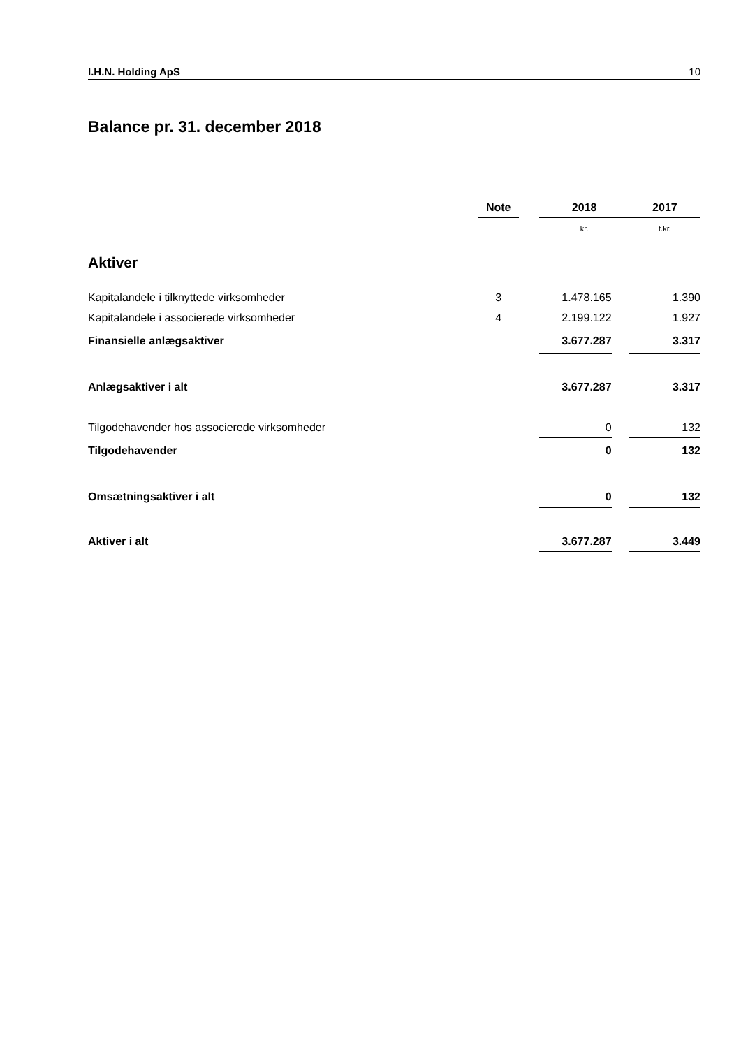I.H.N. Holding ApS 10
Balance pr. 31. december 2018
| | Note | | 2018 | | 2017 | |
| --- | --- | --- | --- | --- | --- | --- |
| | | | kr. | | t.kr. | |
| Aktiver | | | | | | |
| Kapitalandele i tilknyttede virksomheder | 3 | | 1.478.165 | | 1.390 | |
| Kapitalandele i associerede virksomheder | 4 | | 2.199.122 | | 1.927 | |
| Finansielle anlægsaktiver | | | 3.677.287 | | 3.317 | |
| Anlægsaktiver i alt | | | 3.677.287 | | 3.317 | |
| Tilgodehavender hos associerede virksomheder | | | 0 | | 132 | |
| Tilgodehavender | | | 0 | | 132 | |
| Omsætningsaktiver i alt | | | 0 | | 132 | |
| Aktiver i alt | | | 3.677.287 | | 3.449 | |